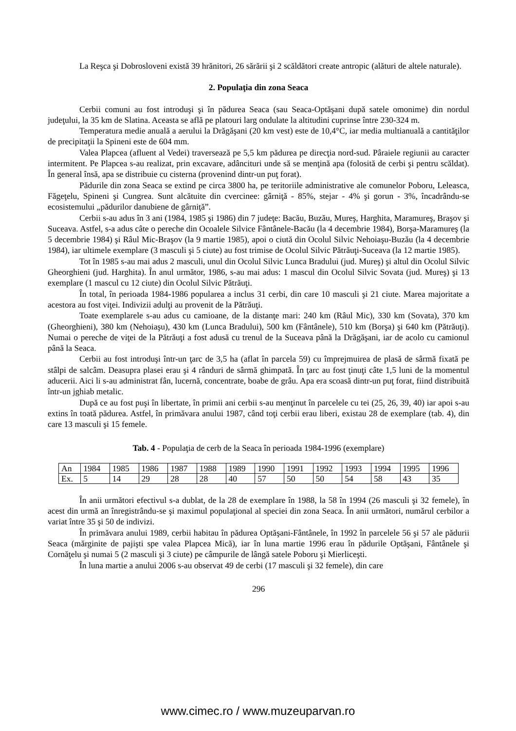La Reşca şi Dobrosloveni există 39 hrănitori, 26 sărării şi 2 scăldători create antropic (alături de altele naturale).
2. Populaţia din zona Seaca
Cerbii comuni au fost introduşi şi în pădurea Seaca (sau Seaca-Optăşani după satele omonime) din nordul judeţului, la 35 km de Slatina. Aceasta se află pe platouri larg ondulate la altitudini cuprinse între 230-324 m.
Temperatura medie anuală a aerului la Drăgăşani (20 km vest) este de 10,4°C, iar media multianuală a cantităţilor de precipitaţii la Spineni este de 604 mm.
Valea Plapcea (afluent al Vedei) traversează pe 5,5 km pădurea pe direcţia nord-sud. Pâraiele regiunii au caracter intermitent. Pe Plapcea s-au realizat, prin excavare, adâncituri unde să se menţină apa (folosită de cerbi şi pentru scăldat). În general însă, apa se distribuie cu cisterna (provenind dintr-un puţ forat).
Pădurile din zona Seaca se extind pe circa 3800 ha, pe teritoriile administrative ale comunelor Poboru, Leleasca, Făgeţelu, Spineni şi Cungrea. Sunt alcătuite din cvercinee: gârniţă - 85%, stejar - 4% şi gorun - 3%, încadrându-se ecosistemului „pădurilor danubiene de gârniţă”.
Cerbii s-au adus în 3 ani (1984, 1985 şi 1986) din 7 judeţe: Bacău, Buzău, Mureş, Harghita, Maramureş, Braşov şi Suceava. Astfel, s-a adus câte o pereche din Ocoalele Silvice Fântânele-Bacău (la 4 decembrie 1984), Borşa-Maramureş (la 5 decembrie 1984) şi Râul Mic-Braşov (la 9 martie 1985), apoi o ciută din Ocolul Silvic Nehoiaşu-Buzău (la 4 decembrie 1984), iar ultimele exemplare (3 masculi şi 5 ciute) au fost trimise de Ocolul Silvic Pătrăuţi-Suceava (la 12 martie 1985).
Tot în 1985 s-au mai adus 2 masculi, unul din Ocolul Silvic Lunca Bradului (jud. Mureş) şi altul din Ocolul Silvic Gheorghieni (jud. Harghita). În anul următor, 1986, s-au mai adus: 1 mascul din Ocolul Silvic Sovata (jud. Mureş) şi 13 exemplare (1 mascul cu 12 ciute) din Ocolul Silvic Pătrăuţi.
În total, în perioada 1984-1986 popularea a inclus 31 cerbi, din care 10 masculi şi 21 ciute. Marea majoritate a acestora au fost viţei. Indivizii adulţi au provenit de la Pătrăuţi.
Toate exemplarele s-au adus cu camioane, de la distanţe mari: 240 km (Râul Mic), 330 km (Sovata), 370 km (Gheorghieni), 380 km (Nehoiaşu), 430 km (Lunca Bradului), 500 km (Fântânele), 510 km (Borşa) şi 640 km (Pătrăuţi). Numai o pereche de viţei de la Pătrăuţi a fost adusă cu trenul de la Suceava până la Drăgăşani, iar de acolo cu camionul până la Seaca.
Cerbii au fost introduşi într-un ţarc de 3,5 ha (aflat în parcela 59) cu împrejmuirea de plasă de sârmă fixată pe stâlpi de salcâm. Deasupra plasei erau şi 4 rânduri de sârmă ghimpată. În ţarc au fost ţinuţi câte 1,5 luni de la momentul aducerii. Aici li s-au administrat fân, lucernă, concentrate, boabe de grâu. Apa era scoasă dintr-un puţ forat, fiind distribuită într-un jghiab metalic.
După ce au fost puşi în libertate, în primii ani cerbii s-au menţinut în parcelele cu tei (25, 26, 39, 40) iar apoi s-au extins în toată pădurea. Astfel, în primăvara anului 1987, când toţi cerbii erau liberi, existau 28 de exemplare (tab. 4), din care 13 masculi şi 15 femele.
Tab. 4 - Populaţia de cerb de la Seaca în perioada 1984-1996 (exemplare)
| An | 1984 | 1985 | 1986 | 1987 | 1988 | 1989 | 1990 | 1991 | 1992 | 1993 | 1994 | 1995 | 1996 |
| Ex. | 5 | 14 | 29 | 28 | 28 | 40 | 57 | 50 | 50 | 54 | 58 | 43 | 35 |
În anii următori efectivul s-a dublat, de la 28 de exemplare în 1988, la 58 în 1994 (26 masculi şi 32 femele), în acest din urmă an înregistrându-se şi maximul populaţional al speciei din zona Seaca. În anii următori, numărul cerbilor a variat între 35 şi 50 de indivizi.
În primăvara anului 1989, cerbii habitau în pădurea Optăşani-Fântânele, în 1992 în parcelele 56 şi 57 ale pădurii Seaca (mărginite de pajişti spe valea Plapcea Mică), iar în luna martie 1996 erau în pădurile Optăşani, Fântânele şi Cornăţelu şi numai 5 (2 masculi şi 3 ciute) pe câmpurile de lângă satele Poboru şi Mierliceşti.
În luna martie a anului 2006 s-au observat 49 de cerbi (17 masculi şi 32 femele), din care
296
www.cimec.ro / www.muzeuparvan.ro